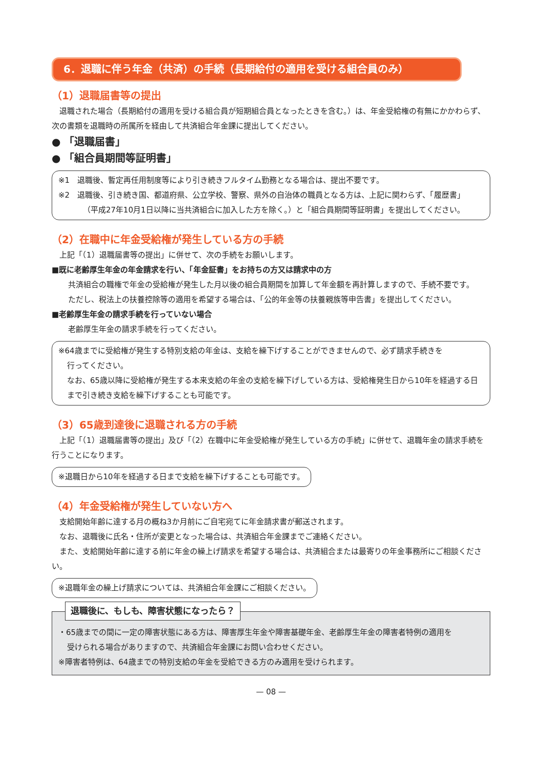6．退職に伴う年金（共済）の手続（長期給付の適用を受ける組合員のみ）
（1）退職届書等の提出
退職された場合（長期給付の適用を受ける組合員が短期組合員となったときを含む。）は、年金受給権の有無にかかわらず、次の書類を退職時の所属所を経由して共済組合年金課に提出してください。
● 「退職届書」
● 「組合員期間等証明書」
※1　退職後、暫定再任用制度等により引き続きフルタイム勤務となる場合は、提出不要です。
※2　退職後、引き続き国、都道府県、公立学校、警察、県外の自治体の職員となる方は、上記に関わらず、「履歴書」
（平成27年10月1日以降に当共済組合に加入した方を除く。）と「組合員期間等証明書」を提出してください。
（2）在職中に年金受給権が発生している方の手続
上記「（1）退職届書等の提出」に併せて、次の手続をお願いします。
■既に老齢厚生年金の年金請求を行い、「年金証書」をお持ちの方又は請求中の方
共済組合の職権で年金の受給権が発生した月以後の組合員期間を加算して年金額を再計算しますので、手続不要です。
ただし、税法上の扶養控除等の適用を希望する場合は、「公的年金等の扶養親族等申告書」を提出してください。
■老齢厚生年金の請求手続を行っていない場合
老齢厚生年金の請求手続を行ってください。
※64歳までに受給権が発生する特別支給の年金は、支給を繰下げすることができませんので、必ず請求手続きを
行ってください。
なお、65歳以降に受給権が発生する本来支給の年金の支給を繰下げしている方は、受給権発生日から10年を経過する日まで引き続き支給を繰下げすることも可能です。
（3）65歳到達後に退職される方の手続
上記「（1）退職届書等の提出」及び「（2）在職中に年金受給権が発生している方の手続」に併せて、退職年金の請求手続を行うことになります。
※退職日から10年を経過する日まで支給を繰下げすることも可能です。
（4）年金受給権が発生していない方へ
支給開始年齢に達する月の概ね3か月前にご自宅宛てに年金請求書が郵送されます。
なお、退職後に氏名・住所が変更となった場合は、共済組合年金課までご連絡ください。
また、支給開始年齢に達する前に年金の繰上げ請求を希望する場合は、共済組合または最寄りの年金事務所にご相談ください。
※退職年金の繰上げ請求については、共済組合年金課にご相談ください。
退職後に、もしも、障害状態になったら？
・65歳までの間に一定の障害状態にある方は、障害厚生年金や障害基礎年金、老齢厚生年金の障害者特例の適用を
受けられる場合がありますので、共済組合年金課にお問い合わせください。
※障害者特例は、64歳までの特別支給の年金を受給できる方のみ適用を受けられます。
— 08 —